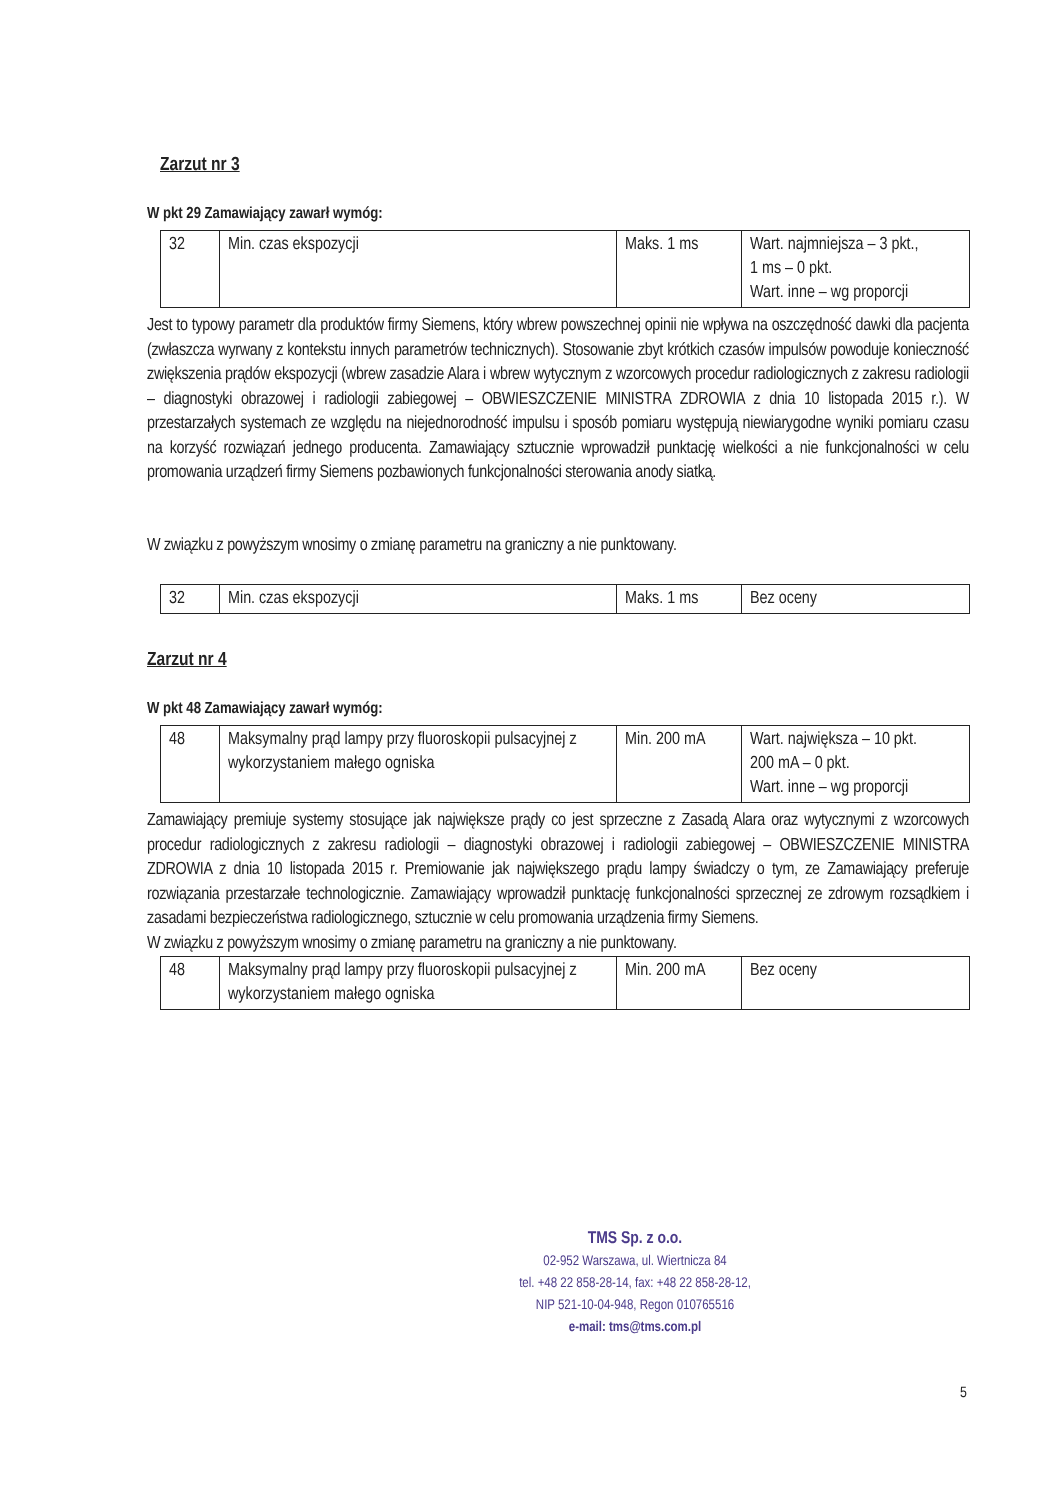Zarzut nr 3
W pkt 29 Zamawiający zawarł wymóg:
| 32 | Min. czas ekspozycji | Maks. 1 ms | Wart. najmniejsza – 3 pkt., 1 ms – 0 pkt. Wart. inne – wg proporcji |
Jest to typowy parametr dla produktów firmy Siemens, który wbrew powszechnej opinii nie wpływa na oszczędność dawki dla pacjenta (zwłaszcza wyrwany z kontekstu innych parametrów technicznych). Stosowanie zbyt krótkich czasów impulsów powoduje konieczność zwiększenia prądów ekspozycji (wbrew zasadzie Alara i wbrew wytycznym z wzorcowych procedur radiologicznych z zakresu radiologii – diagnostyki obrazowej i radiologii zabiegowej – OBWIESZCZENIE MINISTRA ZDROWIA z dnia 10 listopada 2015 r.). W przestarzałych systemach ze względu na niejednorodność impulsu i sposób pomiaru występują niewiarygodne wyniki pomiaru czasu na korzyść rozwiązań jednego producenta. Zamawiający sztucznie wprowadził punktację wielkości a nie funkcjonalności w celu promowania urządzeń firmy Siemens pozbawionych funkcjonalności sterowania anody siatką.
W związku z powyższym wnosimy o zmianę parametru na graniczny a nie punktowany.
| 32 | Min. czas ekspozycji | Maks. 1 ms | Bez oceny |
Zarzut nr 4
W pkt 48 Zamawiający zawarł wymóg:
| 48 | Maksymalny prąd lampy przy fluoroskopii pulsacyjnej z wykorzystaniem małego ogniska | Min. 200 mA | Wart. największa – 10 pkt. 200 mA – 0 pkt. Wart. inne – wg proporcji |
Zamawiający premiuje systemy stosujące jak największe prądy co jest sprzeczne z Zasadą Alara oraz wytycznymi z wzorcowych procedur radiologicznych z zakresu radiologii – diagnostyki obrazowej i radiologii zabiegowej – OBWIESZCZENIE MINISTRA ZDROWIA z dnia 10 listopada 2015 r. Premiowanie jak największego prądu lampy świadczy o tym, ze Zamawiający preferuje rozwiązania przestarzałe technologicznie. Zamawiający wprowadził punktację funkcjonalności sprzecznej ze zdrowym rozsądkiem i zasadami bezpieczeństwa radiologicznego, sztucznie w celu promowania urządzenia firmy Siemens.
W związku z powyższym wnosimy o zmianę parametru na graniczny a nie punktowany.
| 48 | Maksymalny prąd lampy przy fluoroskopii pulsacyjnej z wykorzystaniem małego ogniska | Min. 200 mA | Bez oceny |
TMS Sp. z o.o.
02-952 Warszawa, ul. Wiertnicza 84
tel. +48 22 858-28-14, fax: +48 22 858-28-12,
NIP 521-10-04-948, Regon 010765516
e-mail: tms@tms.com.pl
5